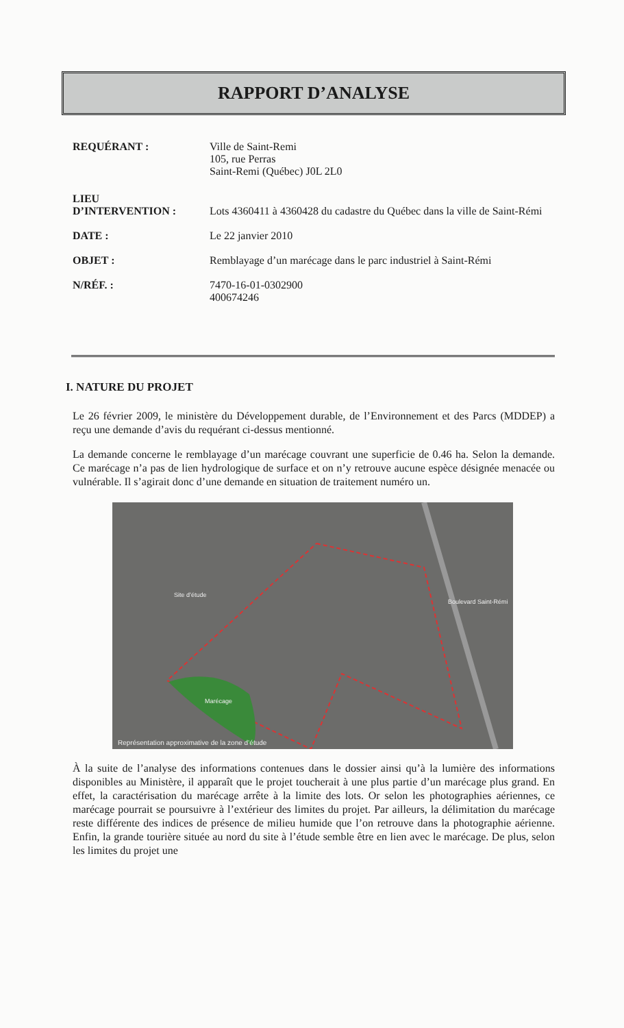RAPPORT D’ANALYSE
REQUÉRANT : Ville de Saint-Remi
105, rue Perras
Saint-Remi (Québec) J0L 2L0
LIEU
D’INTERVENTION :
Lots 4360411 à 4360428 du cadastre du Québec dans la ville de Saint-Rémi
DATE : Le 22 janvier 2010
OBJET : Remblayage d’un marécage dans le parc industriel à Saint-Rémi
N/RÉF. : 7470-16-01-0302900
400674246
I. NATURE DU PROJET
Le 26 février 2009, le ministère du Développement durable, de l’Environnement et des Parcs (MDDEP) a reçu une demande d’avis du requérant ci-dessus mentionné.
La demande concerne le remblayage d’un marécage couvrant une superficie de 0.46 ha. Selon la demande. Ce marécage n’a pas de lien hydrologique de surface et on n’y retrouve aucune espèce désignée menacée ou vulnérable. Il s’agirait donc d’une demande en situation de traitement numéro un.
Site d’étude
Marécage
Boulevard Saint-Rémi
Représentation approximative de la zone d’étude
À la suite de l’analyse des informations contenues dans le dossier ainsi qu’à la lumière des informations disponibles au Ministère, il apparaît que le projet toucherait à une plus partie d’un marécage plus grand. En effet, la caractérisation du marécage arrête à la limite des lots. Or selon les photographies aériennes, ce marécage pourrait se poursuivre à l’extérieur des limites du projet. Par ailleurs, la délimitation du marécage reste différente des indices de présence de milieu humide que l’on retrouve dans la photographie aérienne. Enfin, la grande tourière située au nord du site à l’étude semble être en lien avec le marécage. De plus, selon les limites du projet une